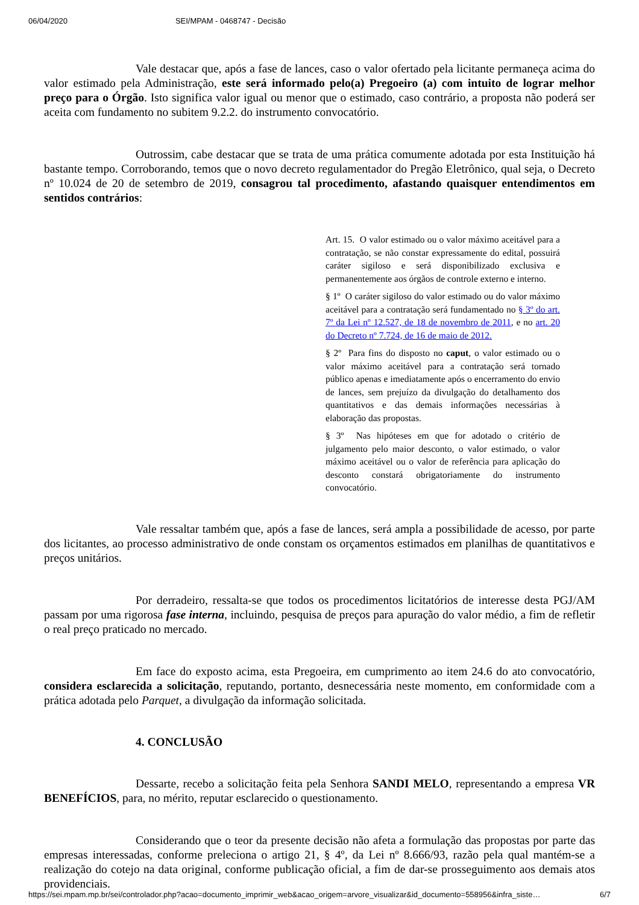06/04/2020 SEI/MPAM - 0468747 - Decisão
Vale destacar que, após a fase de lances, caso o valor ofertado pela licitante permaneça acima do valor estimado pela Administração, este será informado pelo(a) Pregoeiro (a) com intuito de lograr melhor preço para o Órgão. Isto significa valor igual ou menor que o estimado, caso contrário, a proposta não poderá ser aceita com fundamento no subitem 9.2.2. do instrumento convocatório.
Outrossim, cabe destacar que se trata de uma prática comumente adotada por esta Instituição há bastante tempo. Corroborando, temos que o novo decreto regulamentador do Pregão Eletrônico, qual seja, o Decreto nº 10.024 de 20 de setembro de 2019, consagrou tal procedimento, afastando quaisquer entendimentos em sentidos contrários:
Art. 15. O valor estimado ou o valor máximo aceitável para a contratação, se não constar expressamente do edital, possuirá caráter sigiloso e será disponibilizado exclusiva e permanentemente aos órgãos de controle externo e interno.
§ 1º O caráter sigiloso do valor estimado ou do valor máximo aceitável para a contratação será fundamentado no § 3º do art. 7º da Lei nº 12.527, de 18 de novembro de 2011, e no art. 20 do Decreto nº 7.724, de 16 de maio de 2012.
§ 2º Para fins do disposto no caput, o valor estimado ou o valor máximo aceitável para a contratação será tornado público apenas e imediatamente após o encerramento do envio de lances, sem prejuízo da divulgação do detalhamento dos quantitativos e das demais informações necessárias à elaboração das propostas.
§ 3º Nas hipóteses em que for adotado o critério de julgamento pelo maior desconto, o valor estimado, o valor máximo aceitável ou o valor de referência para aplicação do desconto constará obrigatoriamente do instrumento convocatório.
Vale ressaltar também que, após a fase de lances, será ampla a possibilidade de acesso, por parte dos licitantes, ao processo administrativo de onde constam os orçamentos estimados em planilhas de quantitativos e preços unitários.
Por derradeiro, ressalta-se que todos os procedimentos licitatórios de interesse desta PGJ/AM passam por uma rigorosa fase interna, incluindo, pesquisa de preços para apuração do valor médio, a fim de refletir o real preço praticado no mercado.
Em face do exposto acima, esta Pregoeira, em cumprimento ao item 24.6 do ato convocatório, considera esclarecida a solicitação, reputando, portanto, desnecessária neste momento, em conformidade com a prática adotada pelo Parquet, a divulgação da informação solicitada.
4. CONCLUSÃO
Dessarte, recebo a solicitação feita pela Senhora SANDI MELO, representando a empresa VR BENEFÍCIOS, para, no mérito, reputar esclarecido o questionamento.
Considerando que o teor da presente decisão não afeta a formulação das propostas por parte das empresas interessadas, conforme preleciona o artigo 21, § 4º, da Lei nº 8.666/93, razão pela qual mantém-se a realização do cotejo na data original, conforme publicação oficial, a fim de dar-se prosseguimento aos demais atos providenciais.
https://sei.mpam.mp.br/sei/controlador.php?acao=documento_imprimir_web&acao_origem=arvore_visualizar&id_documento=558956&infra_siste… 6/7